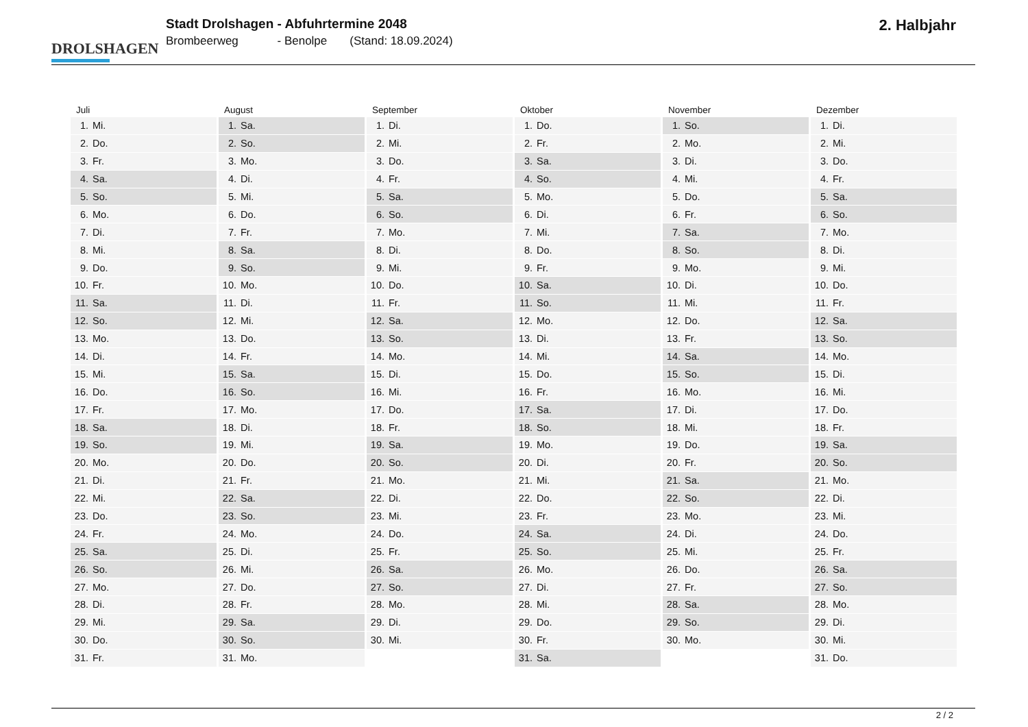DROLSHAGEN
Stadt Drolshagen - Abfuhrtermine 2048
Brombeerweg - Benolpe (Stand: 18.09.2024)
2. Halbjahr
| Juli | August | September | Oktober | November | Dezember |
| --- | --- | --- | --- | --- | --- |
| 1. Mi. | 1. Sa. | 1. Di. | 1. Do. | 1. So. | 1. Di. |
| 2. Do. | 2. So. | 2. Mi. | 2. Fr. | 2. Mo. | 2. Mi. |
| 3. Fr. | 3. Mo. | 3. Do. | 3. Sa. | 3. Di. | 3. Do. |
| 4. Sa. | 4. Di. | 4. Fr. | 4. So. | 4. Mi. | 4. Fr. |
| 5. So. | 5. Mi. | 5. Sa. | 5. Mo. | 5. Do. | 5. Sa. |
| 6. Mo. | 6. Do. | 6. So. | 6. Di. | 6. Fr. | 6. So. |
| 7. Di. | 7. Fr. | 7. Mo. | 7. Mi. | 7. Sa. | 7. Mo. |
| 8. Mi. | 8. Sa. | 8. Di. | 8. Do. | 8. So. | 8. Di. |
| 9. Do. | 9. So. | 9. Mi. | 9. Fr. | 9. Mo. | 9. Mi. |
| 10. Fr. | 10. Mo. | 10. Do. | 10. Sa. | 10. Di. | 10. Do. |
| 11. Sa. | 11. Di. | 11. Fr. | 11. So. | 11. Mi. | 11. Fr. |
| 12. So. | 12. Mi. | 12. Sa. | 12. Mo. | 12. Do. | 12. Sa. |
| 13. Mo. | 13. Do. | 13. So. | 13. Di. | 13. Fr. | 13. So. |
| 14. Di. | 14. Fr. | 14. Mo. | 14. Mi. | 14. Sa. | 14. Mo. |
| 15. Mi. | 15. Sa. | 15. Di. | 15. Do. | 15. So. | 15. Di. |
| 16. Do. | 16. So. | 16. Mi. | 16. Fr. | 16. Mo. | 16. Mi. |
| 17. Fr. | 17. Mo. | 17. Do. | 17. Sa. | 17. Di. | 17. Do. |
| 18. Sa. | 18. Di. | 18. Fr. | 18. So. | 18. Mi. | 18. Fr. |
| 19. So. | 19. Mi. | 19. Sa. | 19. Mo. | 19. Do. | 19. Sa. |
| 20. Mo. | 20. Do. | 20. So. | 20. Di. | 20. Fr. | 20. So. |
| 21. Di. | 21. Fr. | 21. Mo. | 21. Mi. | 21. Sa. | 21. Mo. |
| 22. Mi. | 22. Sa. | 22. Di. | 22. Do. | 22. So. | 22. Di. |
| 23. Do. | 23. So. | 23. Mi. | 23. Fr. | 23. Mo. | 23. Mi. |
| 24. Fr. | 24. Mo. | 24. Do. | 24. Sa. | 24. Di. | 24. Do. |
| 25. Sa. | 25. Di. | 25. Fr. | 25. So. | 25. Mi. | 25. Fr. |
| 26. So. | 26. Mi. | 26. Sa. | 26. Mo. | 26. Do. | 26. Sa. |
| 27. Mo. | 27. Do. | 27. So. | 27. Di. | 27. Fr. | 27. So. |
| 28. Di. | 28. Fr. | 28. Mo. | 28. Mi. | 28. Sa. | 28. Mo. |
| 29. Mi. | 29. Sa. | 29. Di. | 29. Do. | 29. So. | 29. Di. |
| 30. Do. | 30. So. | 30. Mi. | 30. Fr. | 30. Mo. | 30. Mi. |
| 31. Fr. | 31. Mo. | | 31. Sa. | | 31. Do. |
2 / 2